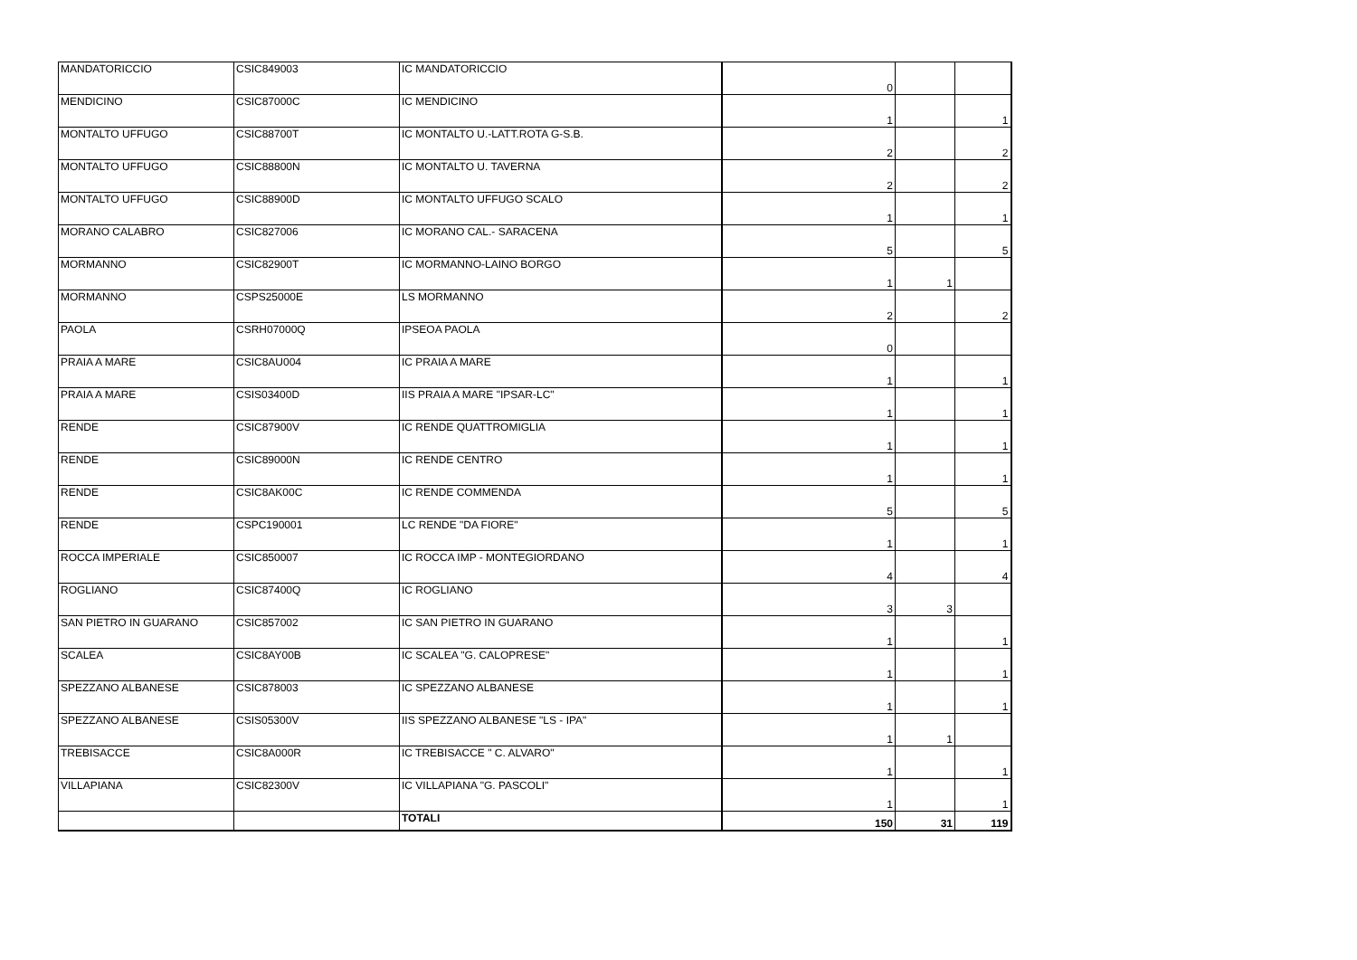| MANDATORICCIO | CSIC849003 | IC MANDATORICCIO | 0 | | |
| MENDICINO | CSIC87000C | IC MENDICINO | 1 | | 1 |
| MONTALTO UFFUGO | CSIC88700T | IC MONTALTO U.-LATT.ROTA G-S.B. | 2 | | 2 |
| MONTALTO UFFUGO | CSIC88800N | IC MONTALTO U. TAVERNA | 2 | | 2 |
| MONTALTO UFFUGO | CSIC88900D | IC MONTALTO UFFUGO SCALO | 1 | | 1 |
| MORANO CALABRO | CSIC827006 | IC MORANO CAL.- SARACENA | 5 | | 5 |
| MORMANNO | CSIC82900T | IC MORMANNO-LAINO BORGO | 1 | 1 | |
| MORMANNO | CSPS25000E | LS MORMANNO | 2 | | 2 |
| PAOLA | CSRH07000Q | IPSEOA PAOLA | 0 | | |
| PRAIA A MARE | CSIC8AU004 | IC PRAIA A MARE | 1 | | 1 |
| PRAIA A MARE | CSIS03400D | IIS PRAIA A MARE "IPSAR-LC" | 1 | | 1 |
| RENDE | CSIC87900V | IC RENDE QUATTROMIGLIA | 1 | | 1 |
| RENDE | CSIC89000N | IC RENDE CENTRO | 1 | | 1 |
| RENDE | CSIC8AK00C | IC RENDE COMMENDA | 5 | | 5 |
| RENDE | CSPC190001 | LC RENDE "DA FIORE" | 1 | | 1 |
| ROCCA IMPERIALE | CSIC850007 | IC ROCCA IMP - MONTEGIORDANO | 4 | | 4 |
| ROGLIANO | CSIC87400Q | IC ROGLIANO | 3 | 3 | |
| SAN PIETRO IN GUARANO | CSIC857002 | IC SAN PIETRO IN GUARANO | 1 | | 1 |
| SCALEA | CSIC8AY00B | IC SCALEA "G. CALOPRESE" | 1 | | 1 |
| SPEZZANO ALBANESE | CSIC878003 | IC SPEZZANO ALBANESE | 1 | | 1 |
| SPEZZANO ALBANESE | CSIS05300V | IIS SPEZZANO ALBANESE "LS - IPA" | 1 | 1 | |
| TREBISACCE | CSIC8A000R | IC TREBISACCE " C. ALVARO" | 1 | | 1 |
| VILLAPIANA | CSIC82300V | IC VILLAPIANA "G. PASCOLI" | 1 | | 1 |
| | | TOTALI | 150 | 31 | 119 |